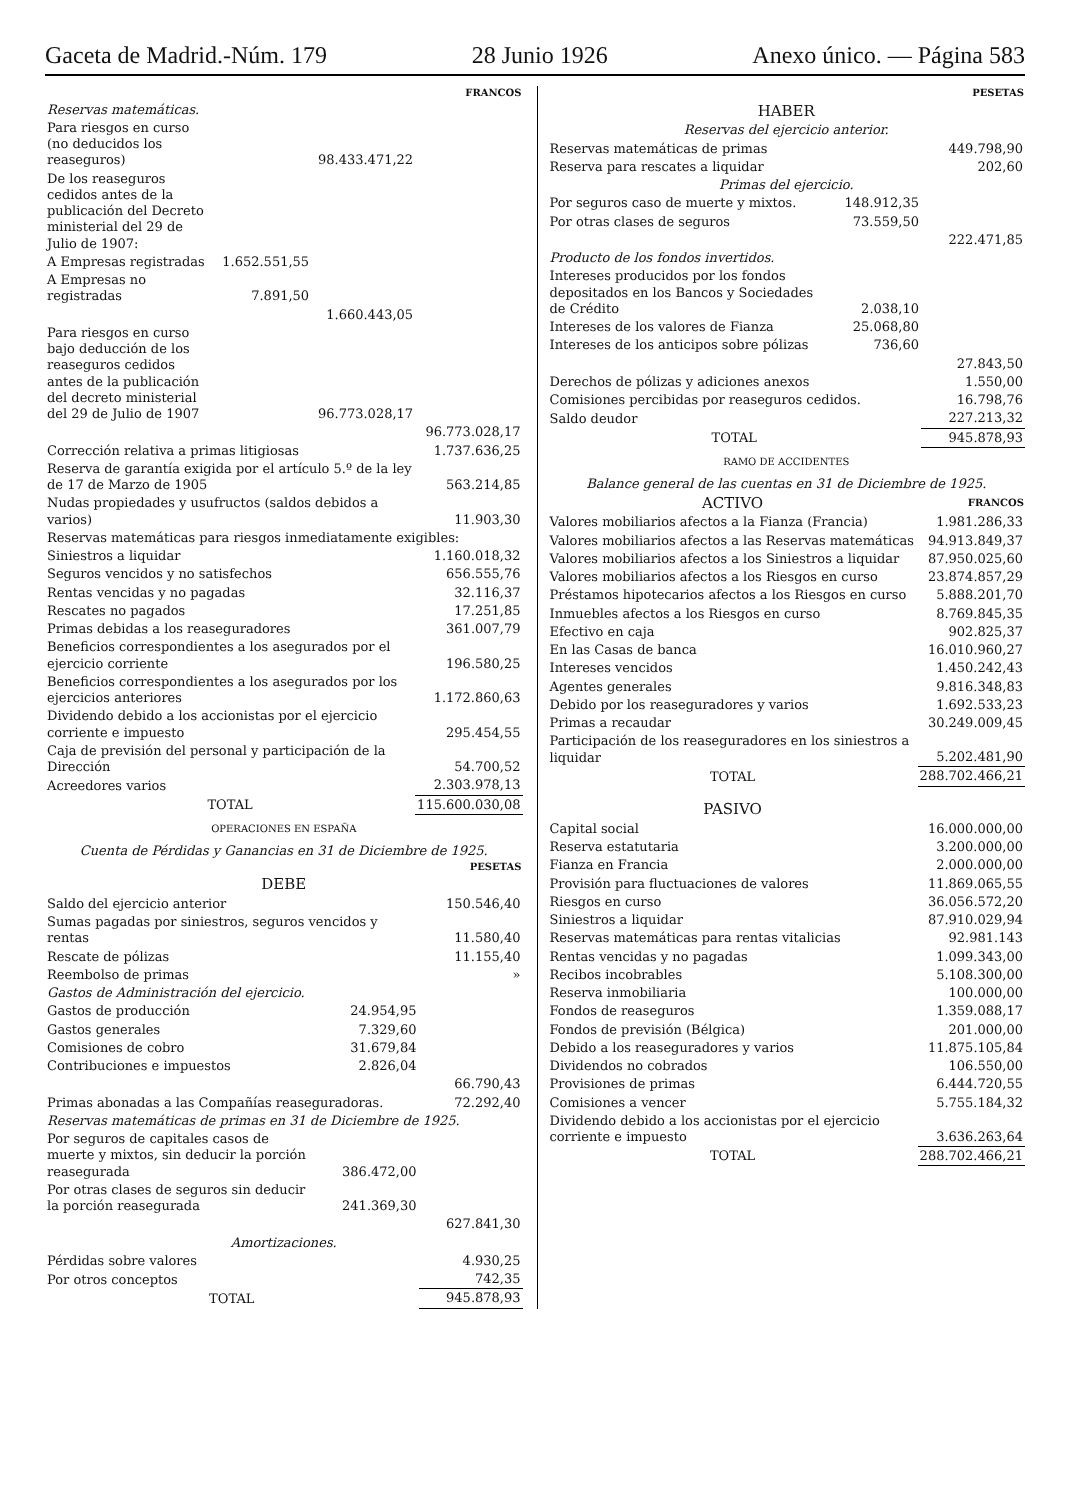Gaceta de Madrid.-Núm. 179 28 Junio 1926 Anexo único. — Página 583
| | | | FRANCOS |
| Reservas matemáticas. | | | |
| Para riesgos en curso (no deducidos los reaseguros) | | 98.433.471,22 | |
| De los reaseguros cedidos antes de la publicación del Decreto ministerial del 29 de Julio de 1907: | | | |
| A Empresas registradas | 1.652.551,55 | | |
| A Empresas no registradas | 7.891,50 | | |
| | | 1.660.443,05 | |
| Para riesgos en curso bajo deducción de los reaseguros cedidos antes de la publicación del decreto ministerial del 29 de Julio de 1907 | | 96.773.028,17 | |
| | | | 96.773.028,17 |
| Corrección relativa a primas litigiosas | | | 1.737.636,25 |
| Reserva de garantía exigida por el artículo 5.º de la ley de 17 de Marzo de 1905 | | | 563.214,85 |
| Nudas propiedades y usufructos (saldos debidos a varios) | | | 11.903,30 |
| Reservas matemáticas para riesgos inmediatamente exigibles: | | | |
| Siniestros a liquidar | | | 1.160.018,32 |
| Seguros vencidos y no satisfechos | | | 656.555,76 |
| Rentas vencidas y no pagadas | | | 32.116,37 |
| Rescates no pagados | | | 17.251,85 |
| Primas debidas a los reaseguradores | | | 361.007,79 |
| Beneficios correspondientes a los asegurados por el ejercicio corriente | | | 196.580,25 |
| Beneficios correspondientes a los asegurados por los ejercicios anteriores | | | 1.172.860,63 |
| Dividendo debido a los accionistas por el ejercicio corriente e impuesto | | | 295.454,55 |
| Caja de previsión del personal y participación de la Dirección | | | 54.700,52 |
| Acreedores varios | | | 2.303.978,13 |
| TOTAL | | | 115.600.030,08 |
OPERACIONES EN ESPAÑA
Cuenta de Pérdidas y Ganancias en 31 de Diciembre de 1925.
| | | PESETAS |
| DEBE | | |
| Saldo del ejercicio anterior | | 150.546,40 |
| Sumas pagadas por siniestros, seguros vencidos y rentas | | 11.580,40 |
| Rescate de pólizas | | 11.155,40 |
| Reembolso de primas | | » |
| Gastos de Administración del ejercicio. | | |
| Gastos de producción | 24.954,95 | |
| Gastos generales | 7.329,60 | |
| Comisiones de cobro | 31.679,84 | |
| Contribuciones e impuestos | 2.826,04 | |
| | | 66.790,43 |
| Primas abonadas a las Compañías reaseguradoras. | | 72.292,40 |
| Reservas matemáticas de primas en 31 de Diciembre de 1925. | | |
| Por seguros de capitales casos de muerte y mixtos, sin deducir la porción reasegurada | 386.472,00 | |
| Por otras clases de seguros sin deducir la porción reasegurada | 241.369,30 | |
| | | 627.841,30 |
| Amortizaciones. | | |
| Pérdidas sobre valores | | 4.930,25 |
| Por otros conceptos | | 742,35 |
| TOTAL | | 945.878,93 |
| | | PESETAS |
| HABER | | |
| Reservas del ejercicio anterior. | | |
| Reservas matemáticas de primas | | 449.798,90 |
| Reserva para rescates a liquidar | | 202,60 |
| Primas del ejercicio. | | |
| Por seguros caso de muerte y mixtos. | 148.912,35 | |
| Por otras clases de seguros | 73.559,50 | |
| | | 222.471,85 |
| Producto de los fondos invertidos. | | |
| Intereses producidos por los fondos depositados en los Bancos y Sociedades de Crédito | 2.038,10 | |
| Intereses de los valores de Fianza | 25.068,80 | |
| Intereses de los anticipos sobre pólizas | 736,60 | |
| | | 27.843,50 |
| Derechos de pólizas y adiciones anexos | | 1.550,00 |
| Comisiones percibidas por reaseguros cedidos. | | 16.798,76 |
| Saldo deudor | | 227.213,32 |
| TOTAL | | 945.878,93 |
RAMO DE ACCIDENTES
Balance general de las cuentas en 31 de Diciembre de 1925.
| ACTIVO | FRANCOS |
| Valores mobiliarios afectos a la Fianza (Francia) | 1.981.286,33 |
| Valores mobiliarios afectos a las Reservas matemáticas | 94.913.849,37 |
| Valores mobiliarios afectos a los Siniestros a liquidar | 87.950.025,60 |
| Valores mobiliarios afectos a los Riesgos en curso | 23.874.857,29 |
| Préstamos hipotecarios afectos a los Riesgos en curso | 5.888.201,70 |
| Inmuebles afectos a los Riesgos en curso | 8.769.845,35 |
| Efectivo en caja | 902.825,37 |
| En las Casas de banca | 16.010.960,27 |
| Intereses vencidos | 1.450.242,43 |
| Agentes generales | 9.816.348,83 |
| Debido por los reaseguradores y varios | 1.692.533,23 |
| Primas a recaudar | 30.249.009,45 |
| Participación de los reaseguradores en los siniestros a liquidar | 5.202.481,90 |
| TOTAL | 288.702.466,21 |
| PASIVO | |
| Capital social | 16.000.000,00 |
| Reserva estatutaria | 3.200.000,00 |
| Fianza en Francia | 2.000.000,00 |
| Provisión para fluctuaciones de valores | 11.869.065,55 |
| Riesgos en curso | 36.056.572,20 |
| Siniestros a liquidar | 87.910.029,94 |
| Reservas matemáticas para rentas vitalicias | 92.981.143 |
| Rentas vencidas y no pagadas | 1.099.343,00 |
| Recibos incobrables | 5.108.300,00 |
| Reserva inmobiliaria | 100.000,00 |
| Fondos de reaseguros | 1.359.088,17 |
| Fondos de previsión (Bélgica) | 201.000,00 |
| Debido a los reaseguradores y varios | 11.875.105,84 |
| Dividendos no cobrados | 106.550,00 |
| Provisiones de primas | 6.444.720,55 |
| Comisiones a vencer | 5.755.184,32 |
| Dividendo debido a los accionistas por el ejercicio corriente e impuesto | 3.636.263,64 |
| TOTAL | 288.702.466,21 |